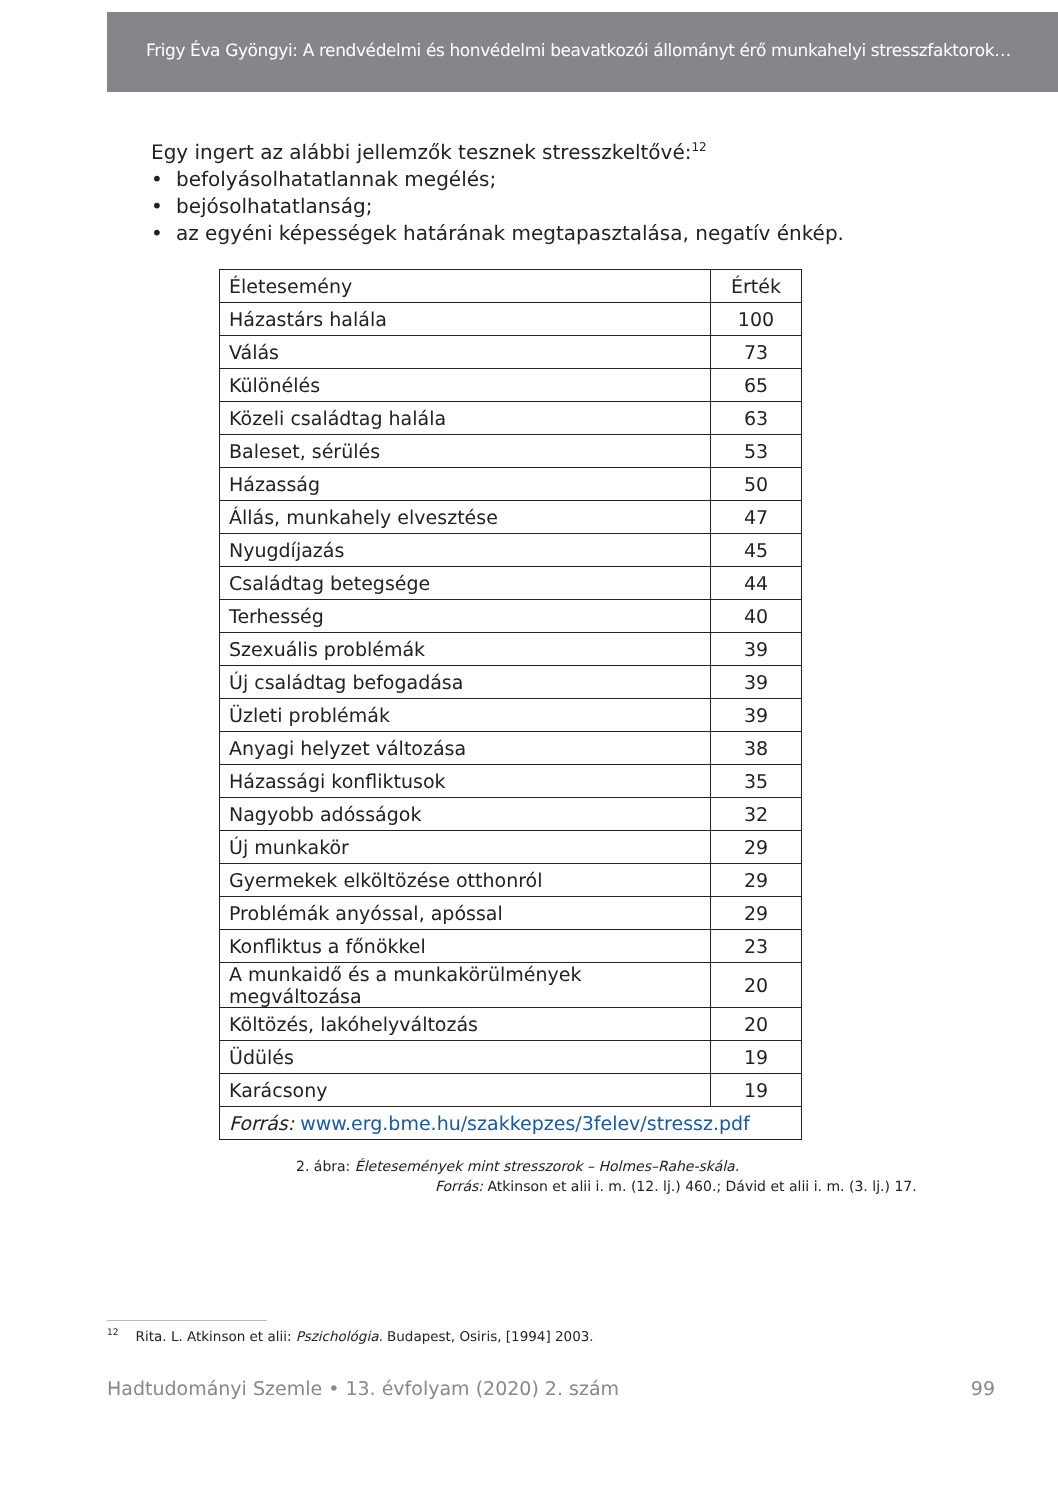Frigy Éva Gyöngyi: A rendvédelmi és honvédelmi beavatkozói állományt érő munkahelyi stresszfaktorok…
Egy ingert az alábbi jellemzők tesznek stresszkeltővé:<sup>12</sup>
• befolyásolhatatlannak megélés;
• bejósolhatatlanság;
• az egyéni képességek határának megtapasztalása, negatív énkép.
| Életesemény | Érték |
| --- | --- |
| Házastárs halála | 100 |
| Válás | 73 |
| Különélés | 65 |
| Közeli családtag halála | 63 |
| Baleset, sérülés | 53 |
| Házasság | 50 |
| Állás, munkahely elvesztése | 47 |
| Nyugdíjazás | 45 |
| Családtag betegsége | 44 |
| Terhesség | 40 |
| Szexuális problémák | 39 |
| Új családtag befogadása | 39 |
| Üzleti problémák | 39 |
| Anyagi helyzet változása | 38 |
| Házassági konfliktusok | 35 |
| Nagyobb adósságok | 32 |
| Új munkakör | 29 |
| Gyermekek elköltözése otthonról | 29 |
| Problémák anyóssal, apóssal | 29 |
| Konfliktus a főnökkel | 23 |
| A munkaidő és a munkakörülmények megváltozása | 20 |
| Költözés, lakóhelyváltozás | 20 |
| Üdülés | 19 |
| Karácsony | 19 |
| Forrás: www.erg.bme.hu/szakkepzes/3felev/stressz.pdf | |
2. ábra: Életesemények mint stresszorok – Holmes–Rahe-skála.
Forrás: Atkinson et alii i. m. (12. lj.) 460.; Dávid et alii i. m. (3. lj.) 17.
<sup>12</sup> Rita. L. Atkinson et alii: Pszichológia. Budapest, Osiris, [1994] 2003.
Hadtudományi Szemle • 13. évfolyam (2020) 2. szám 99